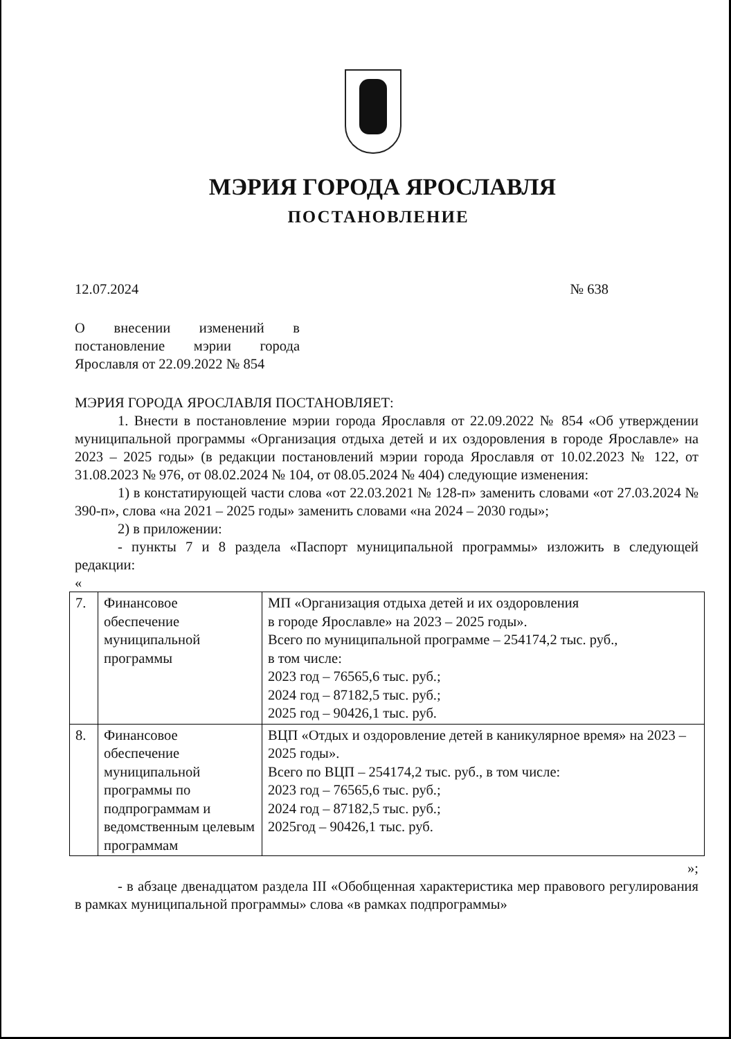МЭРИЯ ГОРОДА ЯРОСЛАВЛЯ
ПОСТАНОВЛЕНИЕ
12.07.2024 № 638
О внесении изменений в постановление мэрии города Ярославля от 22.09.2022 № 854
МЭРИЯ ГОРОДА ЯРОСЛАВЛЯ ПОСТАНОВЛЯЕТ:
1. Внести в постановление мэрии города Ярославля от 22.09.2022 № 854 «Об утверждении муниципальной программы «Организация отдыха детей и их оздоровления в городе Ярославле» на 2023 – 2025 годы» (в редакции постановлений мэрии города Ярославля от 10.02.2023 № 122, от 31.08.2023 № 976, от 08.02.2024 № 104, от 08.05.2024 № 404) следующие изменения:
1) в констатирующей части слова «от 22.03.2021 № 128-п» заменить словами «от 27.03.2024 № 390-п», слова «на 2021 – 2025 годы» заменить словами «на 2024 – 2030 годы»;
2) в приложении:
- пункты 7 и 8 раздела «Паспорт муниципальной программы» изложить в следующей редакции:
«
| 7. | Финансовое обеспечение муниципальной программы | МП «Организация отдыха детей и их оздоровления в городе Ярославле» на 2023 – 2025 годы». Всего по муниципальной программе – 254174,2 тыс. руб., в том числе: 2023 год – 76565,6 тыс. руб.; 2024 год – 87182,5 тыс. руб.; 2025 год – 90426,1 тыс. руб. |
| 8. | Финансовое обеспечение муниципальной программы по подпрограммам и ведомственным целевым программам | ВЦП «Отдых и оздоровление детей в каникулярное время» на 2023 – 2025 годы». Всего по ВЦП – 254174,2 тыс. руб., в том числе: 2023 год – 76565,6 тыс. руб.; 2024 год – 87182,5 тыс. руб.; 2025год – 90426,1 тыс. руб. |
»;
- в абзаце двенадцатом раздела III «Обобщенная характеристика мер правового регулирования в рамках муниципальной программы» слова «в рамках подпрограммы»